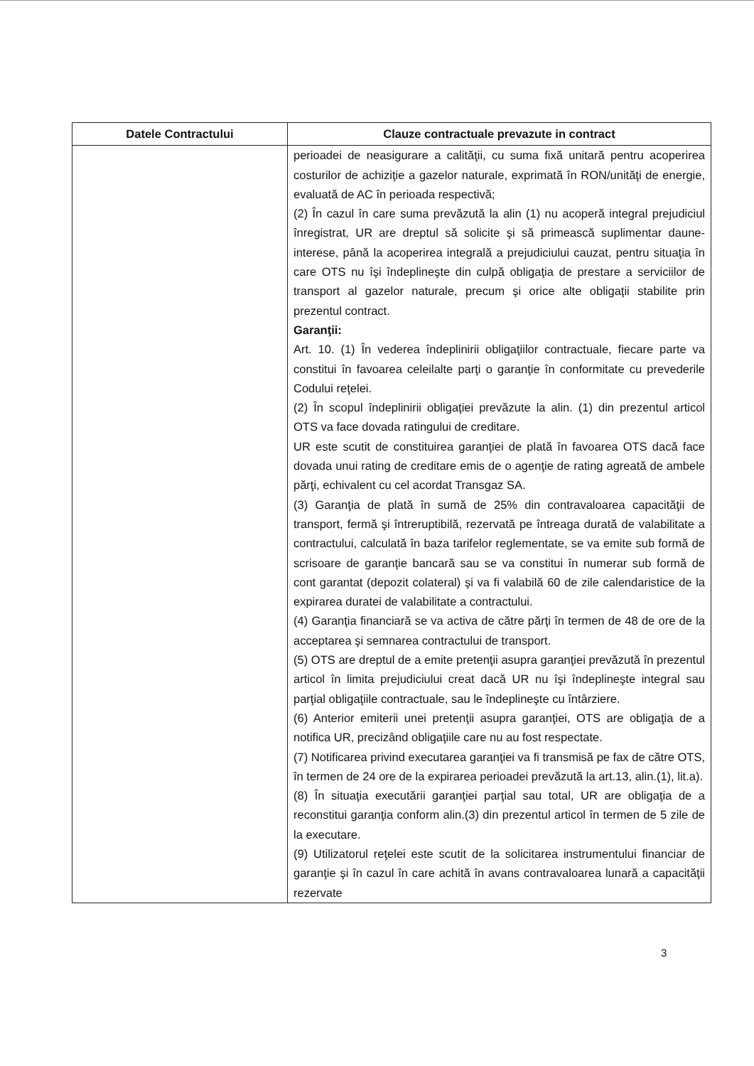| Datele Contractului | Clauze contractuale prevazute in contract |
| --- | --- |
| | perioadei de neasigurare a calităţii, cu suma fixă unitară pentru acoperirea costurilor de achiziţie a gazelor naturale, exprimată în RON/unităţi de energie, evaluată de AC în perioada respectivă; (2) În cazul în care suma prevăzută la alin (1) nu acoperă integral prejudiciul înregistrat, UR are dreptul să solicite şi să primească suplimentar daune-interese, până la acoperirea integrală a prejudiciului cauzat, pentru situaţia în care OTS nu îşi îndeplineşte din culpă obligaţia de prestare a serviciilor de transport al gazelor naturale, precum şi orice alte obligaţii stabilite prin prezentul contract. Garanţii: Art. 10. (1) În vederea îndeplinirii obligaţiilor contractuale, fiecare parte va constitui în favoarea celeilalte parţi o garanţie în conformitate cu prevederile Codului reţelei. (2) În scopul îndeplinirii obligaţiei prevăzute la alin. (1) din prezentul articol OTS va face dovada ratingului de creditare. UR este scutit de constituirea garanţiei de plată în favoarea OTS dacă face dovada unui rating de creditare emis de o agenţie de rating agreată de ambele părţi, echivalent cu cel acordat Transgaz SA. (3) Garanţia de plată în sumă de 25% din contravaloarea capacităţii de transport, fermă şi întreruptibilă, rezervată pe întreaga durată de valabilitate a contractului, calculată în baza tarifelor reglementate, se va emite sub formă de scrisoare de garanţie bancară sau se va constitui în numerar sub formă de cont garantat (depozit colateral) şi va fi valabilă 60 de zile calendaristice de la expirarea duratei de valabilitate a contractului. (4) Garanţia financiară se va activa de către părţi în termen de 48 de ore de la acceptarea şi semnarea contractului de transport. (5) OTS are dreptul de a emite pretenţii asupra garanţiei prevăzută în prezentul articol în limita prejudiciului creat dacă UR nu îşi îndeplineşte integral sau parţial obligaţiile contractuale, sau le îndeplineşte cu întârziere. (6) Anterior emiterii unei pretenţii asupra garanţiei, OTS are obligaţia de a notifica UR, precizând obligaţiile care nu au fost respectate. (7) Notificarea privind executarea garanţiei va fi transmisă pe fax de către OTS, în termen de 24 ore de la expirarea perioadei prevăzută la art.13, alin.(1), lit.a). (8) În situaţia executării garanţiei parţial sau total, UR are obligaţia de a reconstitui garanţia conform alin.(3) din prezentul articol în termen de 5 zile de la executare. (9) Utilizatorul reţelei este scutit de la solicitarea instrumentului financiar de garanţie şi în cazul în care achită în avans contravaloarea lunară a capacităţii rezervate |
3